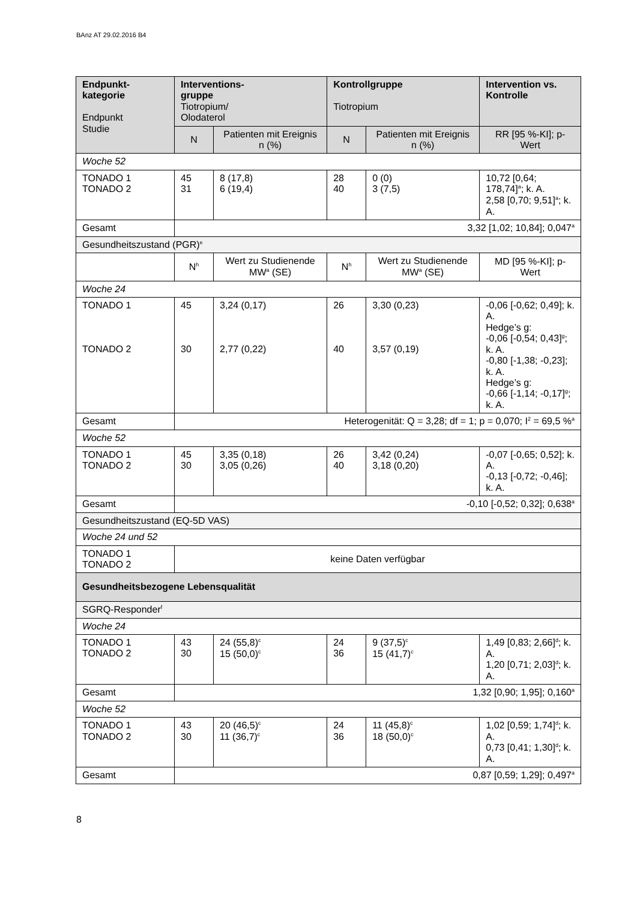BAnz AT 29.02.2016 B4
| Endpunkt- kategorie Endpunkt Studie | Interventions- gruppe Tiotropium/ Olodaterol | | Kontrollgruppe Tiotropium | | Intervention vs. Kontrolle |
| --- | --- | --- | --- | --- | --- |
| | N | Patienten mit Ereignis n (%) | N | Patienten mit Ereignis n (%) | RR [95 %-KI]; p-Wert |
| Woche 52 | | | | | |
| TONADO 1 TONADO 2 | 45 31 | 8 (17,8) 6 (19,4) | 28 40 | 0 (0) 3 (7,5) | 10,72 [0,64; 178,74]<sup>a</sup>; k. A. 2,58 [0,70; 9,51]<sup>a</sup>; k. A. |
| Gesamt | 3,32 [1,02; 10,84]; 0,047<sup>a</sup> | | | | |
| Gesundheitszustand (PGR)<sup>e</sup> | | | | | |
| | N<sup>h</sup> | Wert zu Studienende MW<sup>a</sup> (SE) | N<sup>h</sup> | Wert zu Studienende MW<sup>a</sup> (SE) | MD [95 %-KI]; p-Wert |
| Woche 24 | | | | | |
| TONADO 1 TONADO 2 | 45 30 | 3,24 (0,17) 2,77 (0,22) | 26 40 | 3,30 (0,23) 3,57 (0,19) | -0,06 [-0,62; 0,49]; k. A. Hedge’s g: -0,06 [-0,54; 0,43]<sup>g</sup>; k. A. -0,80 [-1,38; -0,23]; k. A. Hedge’s g: -0,66 [-1,14; -0,17]<sup>g</sup>; k. A. |
| Gesamt | Heterogenität: Q = 3,28; df = 1; p = 0,070; I<sup>2</sup> = 69,5 %<sup>a</sup> | | | | |
| Woche 52 | | | | | |
| TONADO 1 TONADO 2 | 45 30 | 3,35 (0,18) 3,05 (0,26) | 26 40 | 3,42 (0,24) 3,18 (0,20) | -0,07 [-0,65; 0,52]; k. A. -0,13 [-0,72; -0,46]; k. A. |
| Gesamt | -0,10 [-0,52; 0,32]; 0,638<sup>a</sup> | | | | |
| Gesundheitszustand (EQ-5D VAS) | | | | | |
| Woche 24 und 52 | | | | | |
| TONADO 1 TONADO 2 | keine Daten verfügbar | | | | |
| Gesundheitsbezogene Lebensqualität | | | | | |
| SGRQ-Responder<sup>f</sup> | | | | | |
| Woche 24 | | | | | |
| TONADO 1 TONADO 2 | 43 30 | 24 (55,8)<sup>c</sup> 15 (50,0)<sup>c</sup> | 24 36 | 9 (37,5)<sup>c</sup> 15 (41,7)<sup>c</sup> | 1,49 [0,83; 2,66]<sup>d</sup>; k. A. 1,20 [0,71; 2,03]<sup>d</sup>; k. A. |
| Gesamt | 1,32 [0,90; 1,95]; 0,160<sup>a</sup> | | | | |
| Woche 52 | | | | | |
| TONADO 1 TONADO 2 | 43 30 | 20 (46,5)<sup>c</sup> 11 (36,7)<sup>c</sup> | 24 36 | 11 (45,8)<sup>c</sup> 18 (50,0)<sup>c</sup> | 1,02 [0,59; 1,74]<sup>d</sup>; k. A. 0,73 [0,41; 1,30]<sup>d</sup>; k. A. |
| Gesamt | 0,87 [0,59; 1,29]; 0,497<sup>a</sup> | | | | |
8